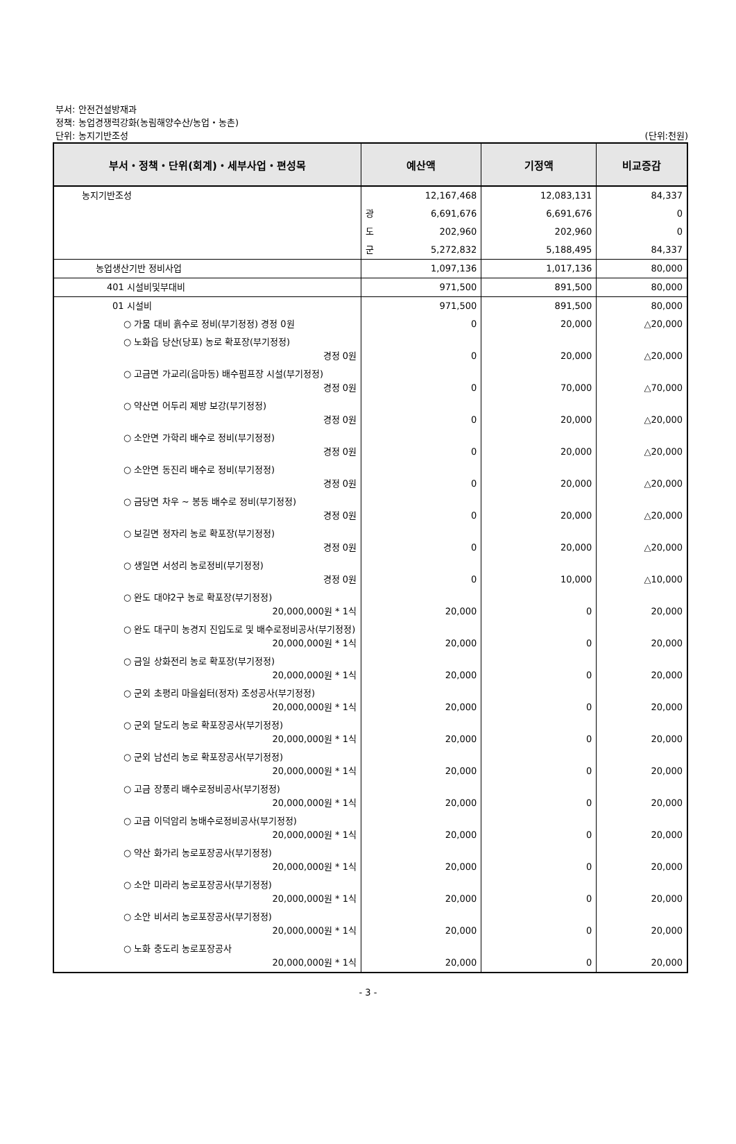부서: 안전건설방재과
정책: 농업경쟁력강화(농림해양수산/농업・농촌)
단위: 농지기반조성 (단위:천원)
| 부서・정책・단위(회계)・세부사업・편성목 | 예산액 | 기정액 | 비교증감 |
| --- | --- | --- | --- |
| 농지기반조성 | 12,167,468 | 12,083,131 | 84,337 |
| | 광 6,691,676 | 6,691,676 | 0 |
| | 도 202,960 | 202,960 | 0 |
| | 군 5,272,832 | 5,188,495 | 84,337 |
| 농업생산기반 정비사업 | 1,097,136 | 1,017,136 | 80,000 |
| 401 시설비및부대비 | 971,500 | 891,500 | 80,000 |
| 01 시설비 | 971,500 | 891,500 | 80,000 |
| ○ 가뭄 대비 흙수로 정비(부기정정) 경정 0원 | 0 | 20,000 | △20,000 |
| ○ 노화읍 당산(당포) 농로 확포장(부기정정) 경정 0원 | 0 | 20,000 | △20,000 |
| ○ 고금면 가교리(음마동) 배수펌프장 시설(부기정정) 경정 0원 | 0 | 70,000 | △70,000 |
| ○ 약산면 어두리 제방 보강(부기정정) 경정 0원 | 0 | 20,000 | △20,000 |
| ○ 소안면 가학리 배수로 정비(부기정정) 경정 0원 | 0 | 20,000 | △20,000 |
| ○ 소안면 동진리 배수로 정비(부기정정) 경정 0원 | 0 | 20,000 | △20,000 |
| ○ 금당면 차우 ~ 봉동 배수로 정비(부기정정) 경정 0원 | 0 | 20,000 | △20,000 |
| ○ 보길면 정자리 농로 확포장(부기정정) 경정 0원 | 0 | 20,000 | △20,000 |
| ○ 생일면 서성리 농로정비(부기정정) 경정 0원 | 0 | 10,000 | △10,000 |
| ○ 완도 대야2구 농로 확포장(부기정정) 20,000,000원 * 1식 | 20,000 | 0 | 20,000 |
| ○ 완도 대구미 농경지 진입도로 및 배수로정비공사(부기정정) 20,000,000원 * 1식 | 20,000 | 0 | 20,000 |
| ○ 금일 상화전리 농로 확포장(부기정정) 20,000,000원 * 1식 | 20,000 | 0 | 20,000 |
| ○ 군외 초평리 마을쉼터(정자) 조성공사(부기정정) 20,000,000원 * 1식 | 20,000 | 0 | 20,000 |
| ○ 군외 달도리 농로 확포장공사(부기정정) 20,000,000원 * 1식 | 20,000 | 0 | 20,000 |
| ○ 군외 남선리 농로 확포장공사(부기정정) 20,000,000원 * 1식 | 20,000 | 0 | 20,000 |
| ○ 고금 장풍리 배수로정비공사(부기정정) 20,000,000원 * 1식 | 20,000 | 0 | 20,000 |
| ○ 고금 이덕암리 농배수로정비공사(부기정정) 20,000,000원 * 1식 | 20,000 | 0 | 20,000 |
| ○ 약산 화가리 농로포장공사(부기정정) 20,000,000원 * 1식 | 20,000 | 0 | 20,000 |
| ○ 소안 미라리 농로포장공사(부기정정) 20,000,000원 * 1식 | 20,000 | 0 | 20,000 |
| ○ 소안 비서리 농로포장공사(부기정정) 20,000,000원 * 1식 | 20,000 | 0 | 20,000 |
| ○ 노화 충도리 농로포장공사 20,000,000원 * 1식 | 20,000 | 0 | 20,000 |
- 3 -